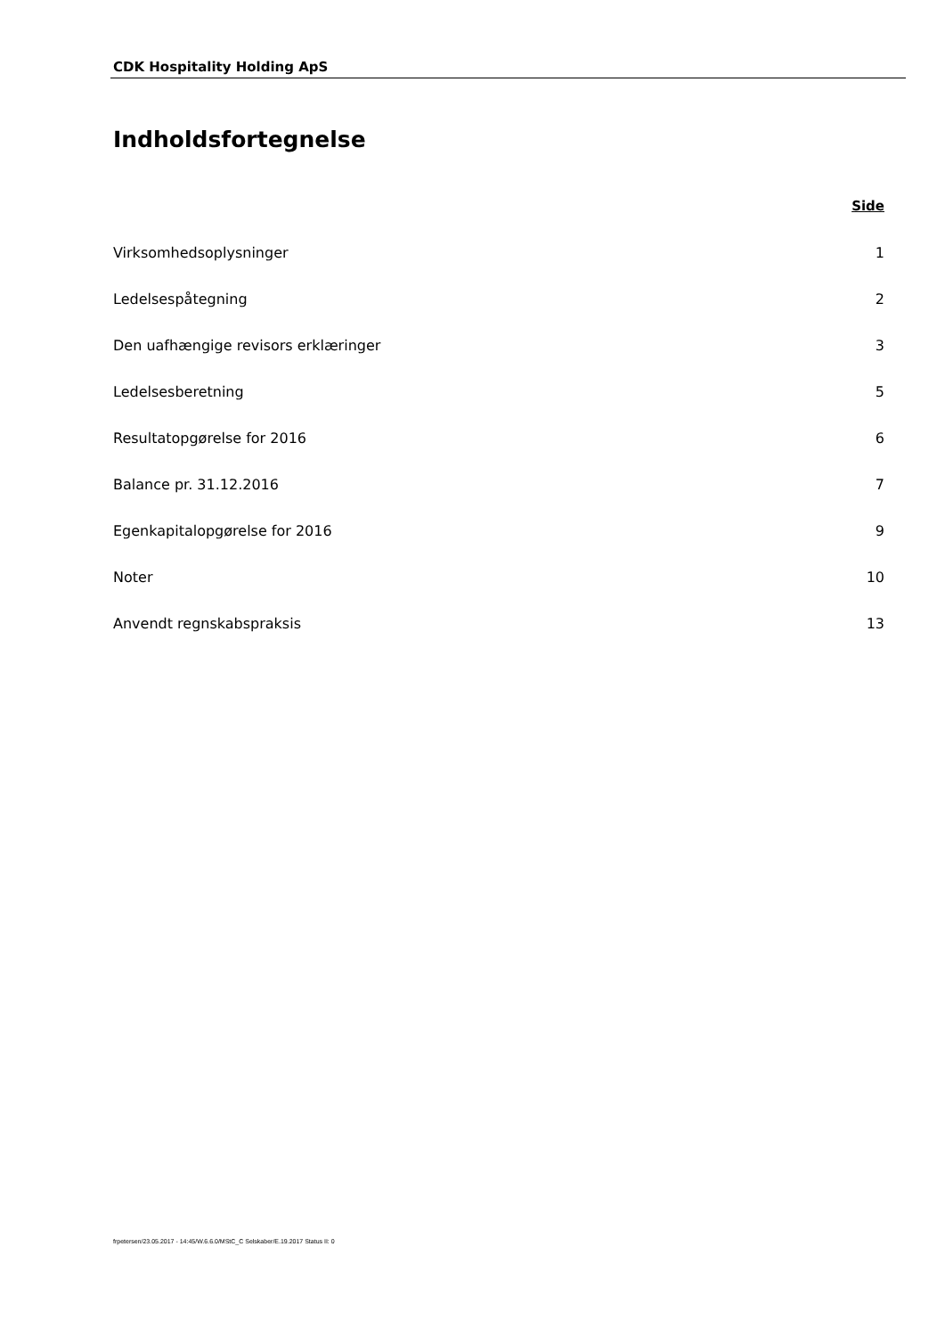CDK Hospitality Holding ApS
Indholdsfortegnelse
Side
Virksomhedsoplysninger 1
Ledelsespåtegning 2
Den uafhængige revisors erklæringer 3
Ledelsesberetning 5
Resultatopgørelse for 2016 6
Balance pr. 31.12.2016 7
Egenkapitalopgørelse for 2016 9
Noter 10
Anvendt regnskabspraksis 13
frpetersen/23.05.2017 - 14:45/W.6.6.0/MStC_C Selskaber/E.19.2017 Status II: 0